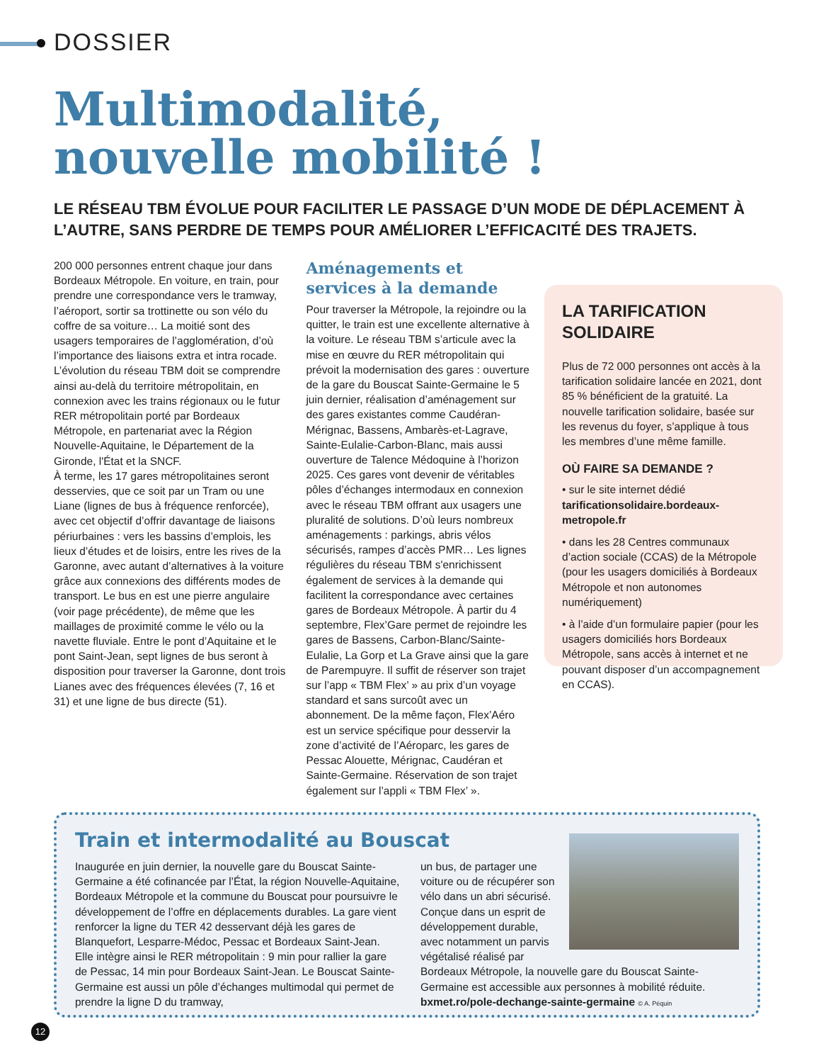DOSSIER
Multimodalité,
nouvelle mobilité !
LE RÉSEAU TBM ÉVOLUE POUR FACILITER LE PASSAGE D’UN MODE DE DÉPLACEMENT À L’AUTRE, SANS PERDRE DE TEMPS POUR AMÉLIORER L’EFFICACITÉ DES TRAJETS.
200 000 personnes entrent chaque jour dans Bordeaux Métropole. En voiture, en train, pour prendre une correspondance vers le tramway, l’aéroport, sortir sa trottinette ou son vélo du coffre de sa voiture… La moitié sont des usagers temporaires de l’agglomération, d’où l’importance des liaisons extra et intra rocade. L’évolution du réseau TBM doit se comprendre ainsi au-delà du territoire métropolitain, en connexion avec les trains régionaux ou le futur RER métropolitain porté par Bordeaux Métropole, en partenariat avec la Région Nouvelle-Aquitaine, le Département de la Gironde, l'État et la SNCF.
À terme, les 17 gares métropolitaines seront desservies, que ce soit par un Tram ou une Liane (lignes de bus à fréquence renforcée), avec cet objectif d’offrir davantage de liaisons périurbaines : vers les bassins d’emplois, les lieux d’études et de loisirs, entre les rives de la Garonne, avec autant d’alternatives à la voiture grâce aux connexions des différents modes de transport. Le bus en est une pierre angulaire (voir page précédente), de même que les maillages de proximité comme le vélo ou la navette fluviale. Entre le pont d’Aquitaine et le pont Saint-Jean, sept lignes de bus seront à disposition pour traverser la Garonne, dont trois Lianes avec des fréquences élevées (7, 16 et 31) et une ligne de bus directe (51).
Aménagements et services à la demande
Pour traverser la Métropole, la rejoindre ou la quitter, le train est une excellente alternative à la voiture. Le réseau TBM s’articule avec la mise en œuvre du RER métropolitain qui prévoit la modernisation des gares : ouverture de la gare du Bouscat Sainte-Germaine le 5 juin dernier, réalisation d’aménagement sur des gares existantes comme Caudéran-Mérignac, Bassens, Ambarès-et-Lagrave, Sainte-Eulalie-Carbon-Blanc, mais aussi ouverture de Talence Médoquine à l’horizon 2025. Ces gares vont devenir de véritables pôles d’échanges intermodaux en connexion avec le réseau TBM offrant aux usagers une pluralité de solutions. D’où leurs nombreux aménagements : parkings, abris vélos sécurisés, rampes d’accès PMR… Les lignes régulières du réseau TBM s'enrichissent également de services à la demande qui facilitent la correspondance avec certaines gares de Bordeaux Métropole. À partir du 4 septembre, Flex’Gare permet de rejoindre les gares de Bassens, Carbon-Blanc/Sainte-Eulalie, La Gorp et La Grave ainsi que la gare de Parempuyre. Il suffit de réserver son trajet sur l’app « TBM Flex’ » au prix d’un voyage standard et sans surcoût avec un abonnement. De la même façon, Flex’Aéro est un service spécifique pour desservir la zone d’activité de l’Aéroparc, les gares de Pessac Alouette, Mérignac, Caudéran et Sainte-Germaine. Réservation de son trajet également sur l’appli « TBM Flex’ ».
LA TARIFICATION SOLIDAIRE
Plus de 72 000 personnes ont accès à la tarification solidaire lancée en 2021, dont 85 % bénéficient de la gratuité. La nouvelle tarification solidaire, basée sur les revenus du foyer, s’applique à tous les membres d’une même famille.
OÙ FAIRE SA DEMANDE ?
• sur le site internet dédié tarificationsolidaire.bordeaux-metropole.fr
• dans les 28 Centres communaux d’action sociale (CCAS) de la Métropole (pour les usagers domiciliés à Bordeaux Métropole et non autonomes numériquement)
• à l’aide d’un formulaire papier (pour les usagers domiciliés hors Bordeaux Métropole, sans accès à internet et ne pouvant disposer d’un accompagnement en CCAS).
Train et intermodalité au Bouscat
Inaugurée en juin dernier, la nouvelle gare du Bouscat Sainte-Germaine a été cofinancée par l’État, la région Nouvelle-Aquitaine, Bordeaux Métropole et la commune du Bouscat pour poursuivre le développement de l’offre en déplacements durables. La gare vient renforcer la ligne du TER 42 desservant déjà les gares de Blanquefort, Lesparre-Médoc, Pessac et Bordeaux Saint-Jean. Elle intègre ainsi le RER métropolitain : 9 min pour rallier la gare de Pessac, 14 min pour Bordeaux Saint-Jean. Le Bouscat Sainte-Germaine est aussi un pôle d’échanges multimodal qui permet de prendre la ligne D du tramway,
un bus, de partager une voiture ou de récupérer son vélo dans un abri sécurisé. Conçue dans un esprit de développement durable, avec notamment un parvis végétalisé réalisé par Bordeaux Métropole, la nouvelle gare du Bouscat Sainte-Germaine est accessible aux personnes à mobilité réduite.
bxmet.ro/pole-dechange-sainte-germaine © A. Péquin
12